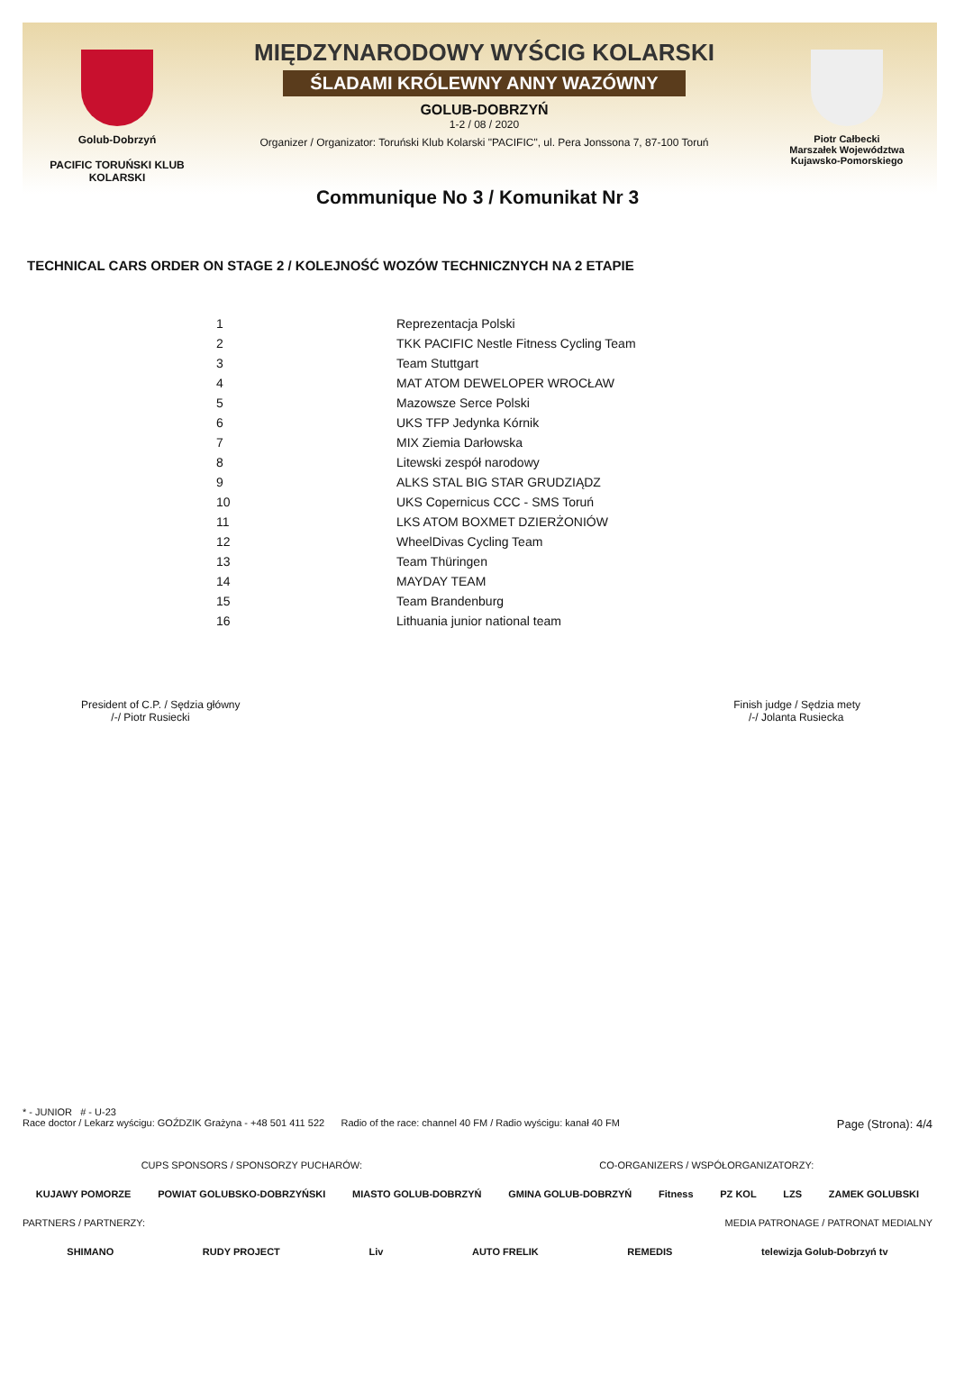Golub-Dobrzyń
PACIFIC TORUŃSKI KLUB KOLARSKI
MIĘDZYNARODOWY WYŚCIG KOLARSKI
ŚLADAMI KRÓLEWNY ANNY WAZÓWNY
GOLUB-DOBRZYŃ
1-2 / 08 / 2020
Organizer / Organizator: Toruński Klub Kolarski "PACIFIC", ul. Pera Jonssona 7, 87-100 Toruń
Piotr Całbecki
Marszałek Województwa
Kujawsko-Pomorskiego
Communique No 3 / Komunikat Nr 3
TECHNICAL CARS ORDER ON STAGE 2 / KOLEJNOŚĆ WOZÓW TECHNICZNYCH NA 2 ETAPIE
| 1 | Reprezentacja Polski |
| 2 | TKK PACIFIC Nestle Fitness Cycling Team |
| 3 | Team Stuttgart |
| 4 | MAT ATOM DEWELOPER WROCŁAW |
| 5 | Mazowsze Serce Polski |
| 6 | UKS TFP Jedynka Kórnik |
| 7 | MIX Ziemia Darłowska |
| 8 | Litewski zespół narodowy |
| 9 | ALKS STAL BIG STAR GRUDZIĄDZ |
| 10 | UKS Copernicus CCC - SMS Toruń |
| 11 | LKS ATOM BOXMET DZIERŻONIÓW |
| 12 | WheelDivas Cycling Team |
| 13 | Team Thüringen |
| 14 | MAYDAY TEAM |
| 15 | Team Brandenburg |
| 16 | Lithuania junior national team |
President of C.P. / Sędzia główny
/-/ Piotr Rusiecki
Finish judge / Sędzia mety
/-/ Jolanta Rusiecka
* - JUNIOR # - U-23
Race doctor / Lekarz wyścigu: GOŹDZIK Grażyna - +48 501 411 522 Radio of the race: channel 40 FM / Radio wyścigu: kanał 40 FM Page (Strona): 4/4
CUPS SPONSORS / SPONSORZY PUCHARÓW: CO-ORGANIZERS / WSPÓŁORGANIZATORZY:
KUJAWY POMORZE POWIAT GOLUBSKO-DOBRZYŃSKI MIASTO GOLUB-DOBRZYŃ GMINA GOLUB-DOBRZYŃ Fitness PZ KOL LZS ZAMEK GOLUBSKI
PARTNERS / PARTNERZY: MEDIA PATRONAGE / PATRONAT MEDIALNY
SHIMANO RUDY PROJECT Liv AUTO FRELIK REMEDIS telewizja Golub-Dobrzyń tv